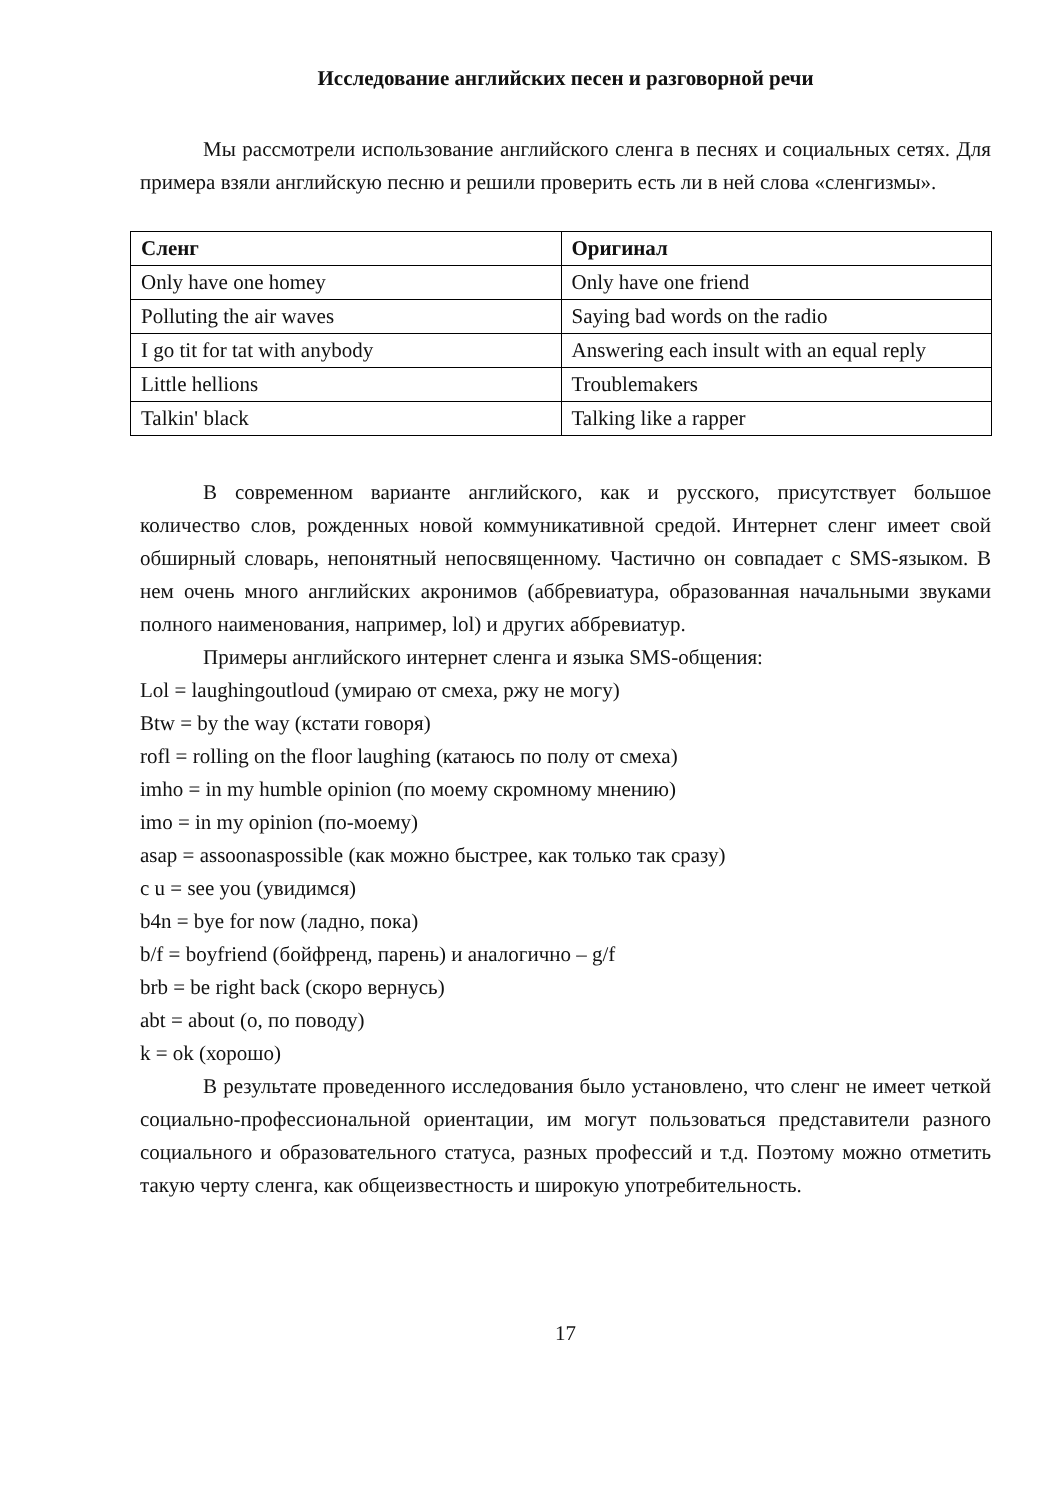Исследование английских песен и разговорной речи
Мы рассмотрели использование английского сленга в песнях и социальных сетях. Для примера взяли английскую песню и решили проверить есть ли в ней слова «сленгизмы».
| Сленг | Оригинал |
| --- | --- |
| Only have one homey | Only have one friend |
| Polluting the air waves | Saying bad words on the radio |
| I go tit for tat with anybody | Answering each insult with an equal reply |
| Little hellions | Troublemakers |
| Talkin' black | Talking like a rapper |
В современном варианте английского, как и русского, присутствует большое количество слов, рожденных новой коммуникативной средой. Интернет сленг имеет свой обширный словарь, непонятный непосвященному. Частично он совпадает с SMS-языком. В нем очень много английских акронимов (аббревиатура, образованная начальными звуками полного наименования, например, lol) и других аббревиатур.
Примеры английского интернет сленга и языка SMS-общения:
Lol = laughingoutloud (умираю от смеха, ржу не могу)
Btw = by the way (кстати говоря)
rofl = rolling on the floor laughing (катаюсь по полу от смеха)
imho = in my humble opinion (по моему скромному мнению)
imo = in my opinion (по-моему)
asap = assoonaspossible (как можно быстрее, как только так сразу)
c u = see you (увидимся)
b4n = bye for now (ладно, пока)
b/f = boyfriend (бойфренд, парень) и аналогично – g/f
brb = be right back (скоро вернусь)
abt = about (о, по поводу)
k = ok (хорошо)
В результате проведенного исследования было установлено, что сленг не имеет четкой социально-профессиональной ориентации, им могут пользоваться представители разного социального и образовательного статуса, разных профессий и т.д. Поэтому можно отметить такую черту сленга, как общеизвестность и широкую употребительность.
17